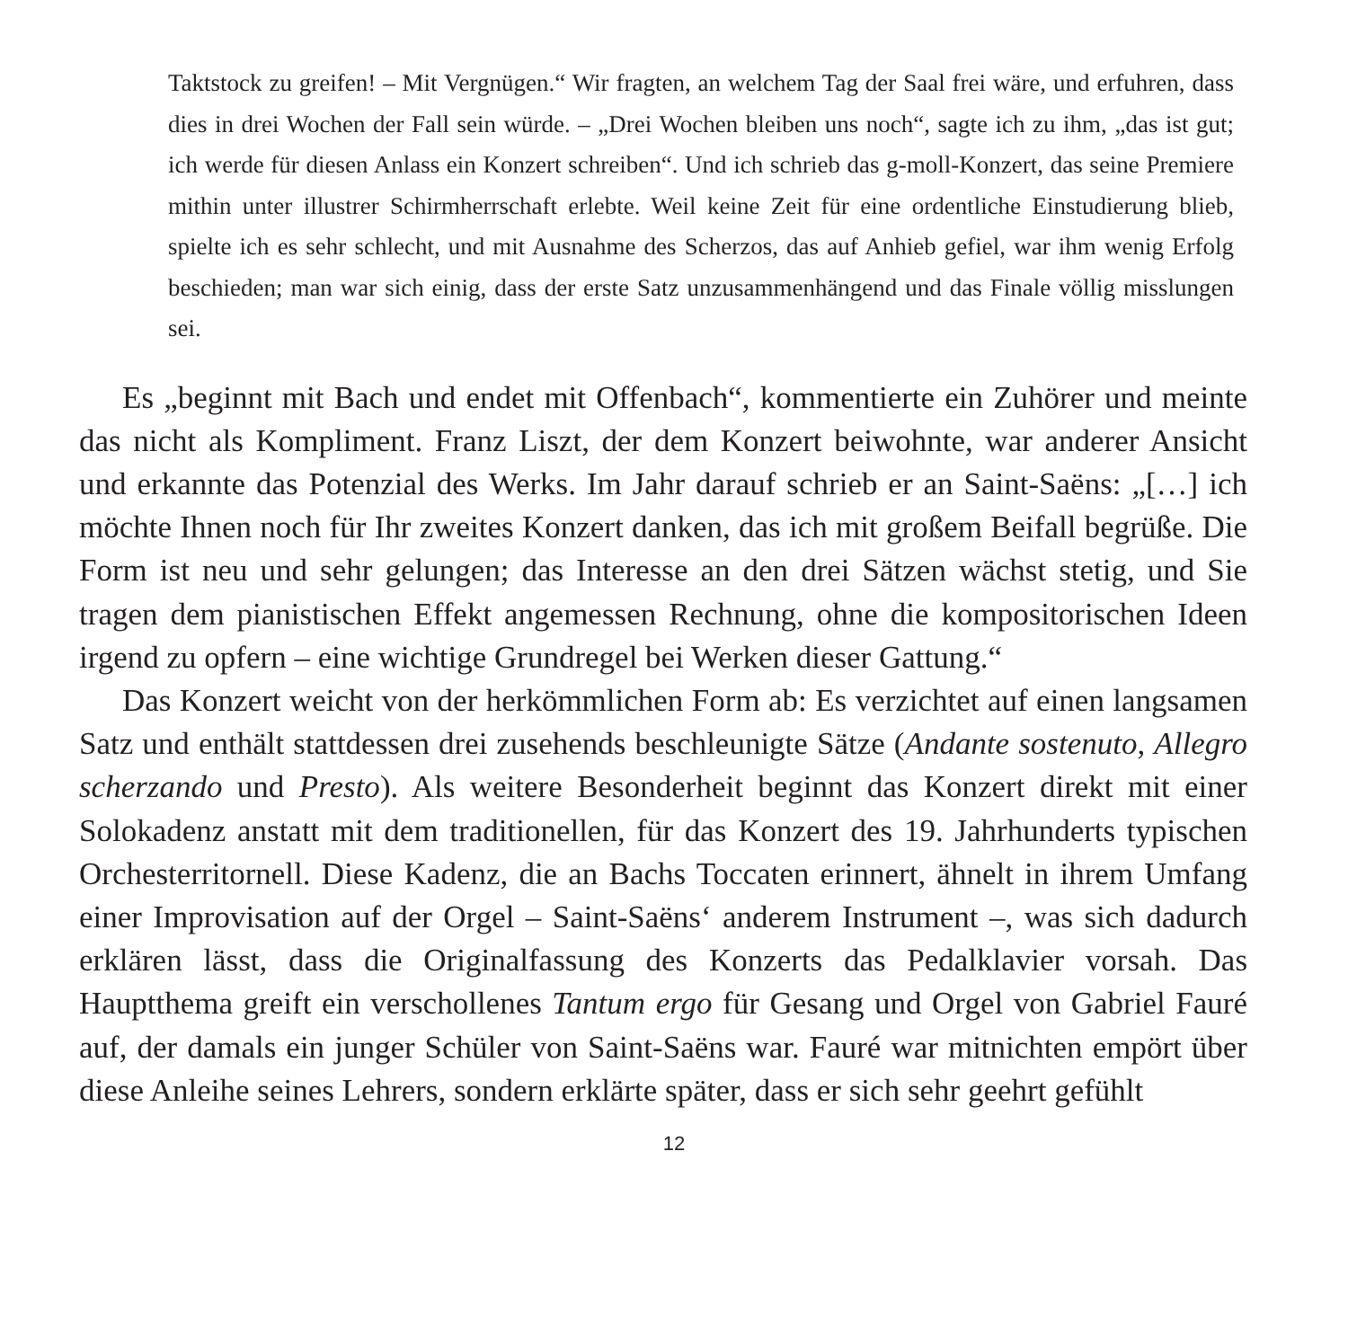Taktstock zu greifen! – Mit Vergnügen.“ Wir fragten, an welchem Tag der Saal frei wäre, und erfuhren, dass dies in drei Wochen der Fall sein würde. – „Drei Wochen bleiben uns noch“, sagte ich zu ihm, „das ist gut; ich werde für diesen Anlass ein Konzert schreiben“. Und ich schrieb das g-moll-Konzert, das seine Premiere mithin unter illustrer Schirmherrschaft erlebte. Weil keine Zeit für eine ordentliche Einstudierung blieb, spielte ich es sehr schlecht, und mit Ausnahme des Scherzos, das auf Anhieb gefiel, war ihm wenig Erfolg beschieden; man war sich einig, dass der erste Satz unzusammenhängend und das Finale völlig misslungen sei.
Es „beginnt mit Bach und endet mit Offenbach“, kommentierte ein Zuhörer und meinte das nicht als Kompliment. Franz Liszt, der dem Konzert beiwohnte, war anderer Ansicht und erkannte das Potenzial des Werks. Im Jahr darauf schrieb er an Saint-Saëns: „[…] ich möchte Ihnen noch für Ihr zweites Konzert danken, das ich mit großem Beifall begrüße. Die Form ist neu und sehr gelungen; das Interesse an den drei Sätzen wächst stetig, und Sie tragen dem pianistischen Effekt angemessen Rechnung, ohne die kompositorischen Ideen irgend zu opfern – eine wichtige Grundregel bei Werken dieser Gattung.“
Das Konzert weicht von der herkömmlichen Form ab: Es verzichtet auf einen langsamen Satz und enthält stattdessen drei zusehends beschleunigte Sätze (Andante sostenuto, Allegro scherzando und Presto). Als weitere Besonderheit beginnt das Konzert direkt mit einer Solokadenz anstatt mit dem traditionellen, für das Konzert des 19. Jahrhunderts typischen Orchesterritornell. Diese Kadenz, die an Bachs Toccaten erinnert, ähnelt in ihrem Umfang einer Improvisation auf der Orgel – Saint-Saëns‘ anderem Instrument –, was sich dadurch erklären lässt, dass die Originalfassung des Konzerts das Pedalklavier vorsah. Das Hauptthema greift ein verschollenes Tantum ergo für Gesang und Orgel von Gabriel Fauré auf, der damals ein junger Schüler von Saint-Saëns war. Fauré war mitnichten empört über diese Anleihe seines Lehrers, sondern erklärte später, dass er sich sehr geehrt gefühlt
12